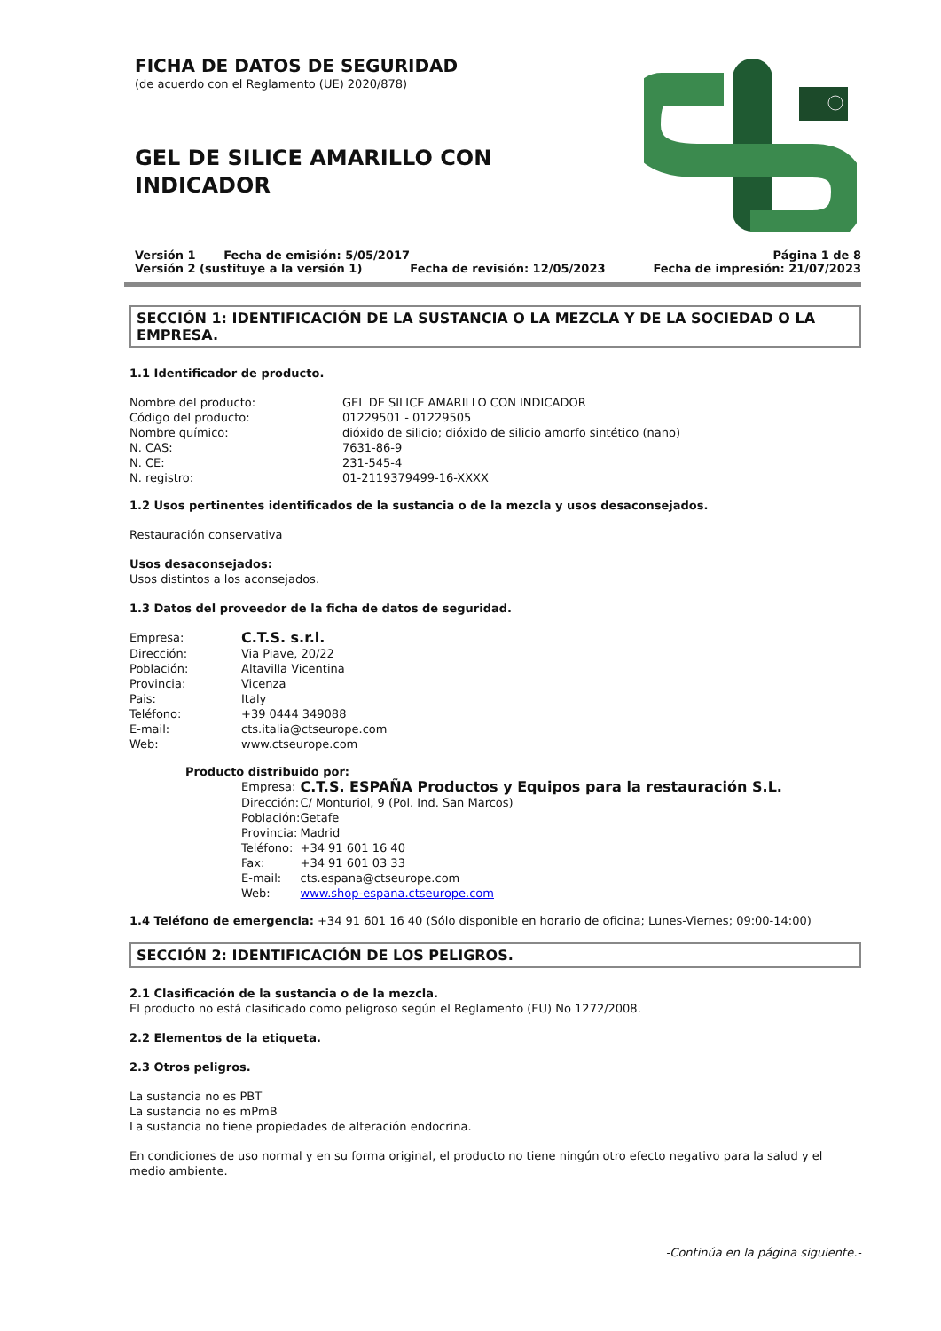FICHA DE DATOS DE SEGURIDAD
(de acuerdo con el Reglamento (UE) 2020/878)
GEL DE SILICE AMARILLO CON
INDICADOR
Versión 1 Fecha de emisión: 5/05/2017 Página 1 de 8
Versión 2 (sustituye a la versión 1) Fecha de revisión: 12/05/2023 Fecha de impresión: 21/07/2023
SECCIÓN 1: IDENTIFICACIÓN DE LA SUSTANCIA O LA MEZCLA Y DE LA SOCIEDAD O LA EMPRESA.
1.1 Identificador de producto.
| Nombre del producto: | GEL DE SILICE AMARILLO CON INDICADOR |
| Código del producto: | 01229501 - 01229505 |
| Nombre químico: | dióxido de silicio; dióxido de silicio amorfo sintético (nano) |
| N. CAS: | 7631-86-9 |
| N. CE: | 231-545-4 |
| N. registro: | 01-2119379499-16-XXXX |
1.2 Usos pertinentes identificados de la sustancia o de la mezcla y usos desaconsejados.
Restauración conservativa
Usos desaconsejados:
Usos distintos a los aconsejados.
1.3 Datos del proveedor de la ficha de datos de seguridad.
| Empresa: | C.T.S. s.r.l. |
| Dirección: | Via Piave, 20/22 |
| Población: | Altavilla Vicentina |
| Provincia: | Vicenza |
| Pais: | Italy |
| Teléfono: | +39 0444 349088 |
| E-mail: | cts.italia@ctseurope.com |
| Web: | www.ctseurope.com |
Producto distribuido por:
| Empresa: | C.T.S. ESPAÑA Productos y Equipos para la restauración S.L. |
| Dirección: | C/ Monturiol, 9 (Pol. Ind. San Marcos) |
| Población: | Getafe |
| Provincia: | Madrid |
| Teléfono: | +34 91 601 16 40 |
| Fax: | +34 91 601 03 33 |
| E-mail: | cts.espana@ctseurope.com |
| Web: | www.shop-espana.ctseurope.com |
1.4 Teléfono de emergencia: +34 91 601 16 40 (Sólo disponible en horario de oficina; Lunes-Viernes; 09:00-14:00)
SECCIÓN 2: IDENTIFICACIÓN DE LOS PELIGROS.
2.1 Clasificación de la sustancia o de la mezcla.
El producto no está clasificado como peligroso según el Reglamento (EU) No 1272/2008.
2.2 Elementos de la etiqueta.
2.3 Otros peligros.
La sustancia no es PBT
La sustancia no es mPmB
La sustancia no tiene propiedades de alteración endocrina.
En condiciones de uso normal y en su forma original, el producto no tiene ningún otro efecto negativo para la salud y el medio ambiente.
-Continúa en la página siguiente.-